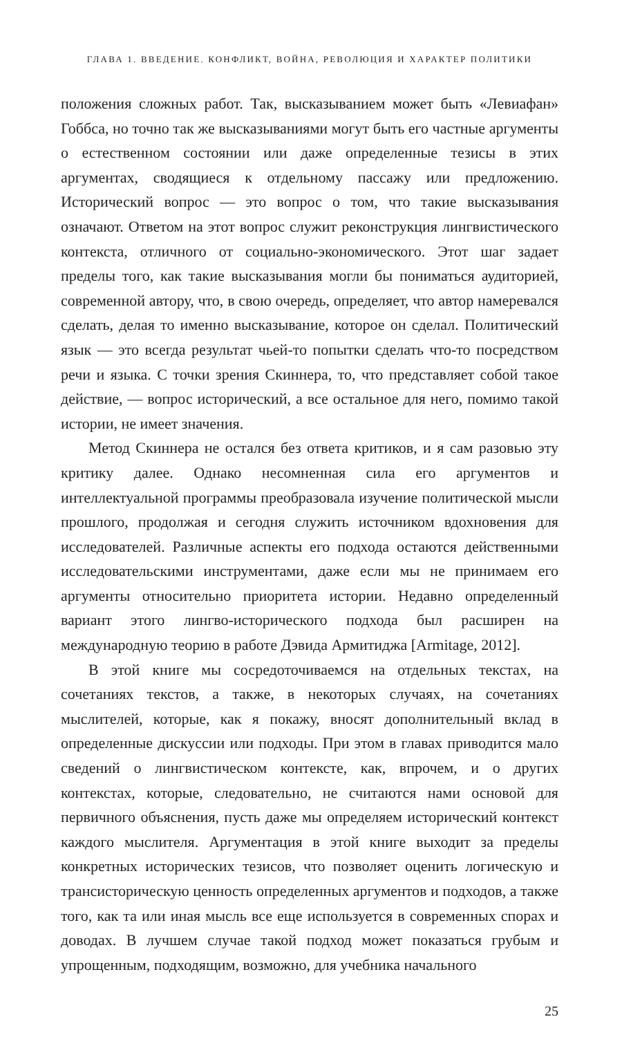ГЛАВА 1. ВВЕДЕНИЕ. КОНФЛИКТ, ВОЙНА, РЕВОЛЮЦИЯ И ХАРАКТЕР ПОЛИТИКИ
положения сложных работ. Так, высказыванием может быть «Левиафан» Гоббса, но точно так же высказываниями могут быть его частные аргументы о естественном состоянии или даже определенные тезисы в этих аргументах, сводящиеся к отдельному пассажу или предложению. Исторический вопрос — это вопрос о том, что такие высказывания означают. Ответом на этот вопрос служит реконструкция лингвистического контекста, отличного от социально-экономического. Этот шаг задает пределы того, как такие высказывания могли бы пониматься аудиторией, современной автору, что, в свою очередь, определяет, что автор намеревался сделать, делая то именно высказывание, которое он сделал. Политический язык — это всегда результат чьей-то попытки сделать что-то посредством речи и языка. С точки зрения Скиннера, то, что представляет собой такое действие, — вопрос исторический, а все остальное для него, помимо такой истории, не имеет значения.
Метод Скиннера не остался без ответа критиков, и я сам разовью эту критику далее. Однако несомненная сила его аргументов и интеллектуальной программы преобразовала изучение политической мысли прошлого, продолжая и сегодня служить источником вдохновения для исследователей. Различные аспекты его подхода остаются действенными исследовательскими инструментами, даже если мы не принимаем его аргументы относительно приоритета истории. Недавно определенный вариант этого лингво-исторического подхода был расширен на международную теорию в работе Дэвида Армитиджа [Armitage, 2012].
В этой книге мы сосредоточиваемся на отдельных текстах, на сочетаниях текстов, а также, в некоторых случаях, на сочетаниях мыслителей, которые, как я покажу, вносят дополнительный вклад в определенные дискуссии или подходы. При этом в главах приводится мало сведений о лингвистическом контексте, как, впрочем, и о других контекстах, которые, следовательно, не считаются нами основой для первичного объяснения, пусть даже мы определяем исторический контекст каждого мыслителя. Аргументация в этой книге выходит за пределы конкретных исторических тезисов, что позволяет оценить логическую и трансисторическую ценность определенных аргументов и подходов, а также того, как та или иная мысль все еще используется в современных спорах и доводах. В лучшем случае такой подход может показаться грубым и упрощенным, подходящим, возможно, для учебника начального
25